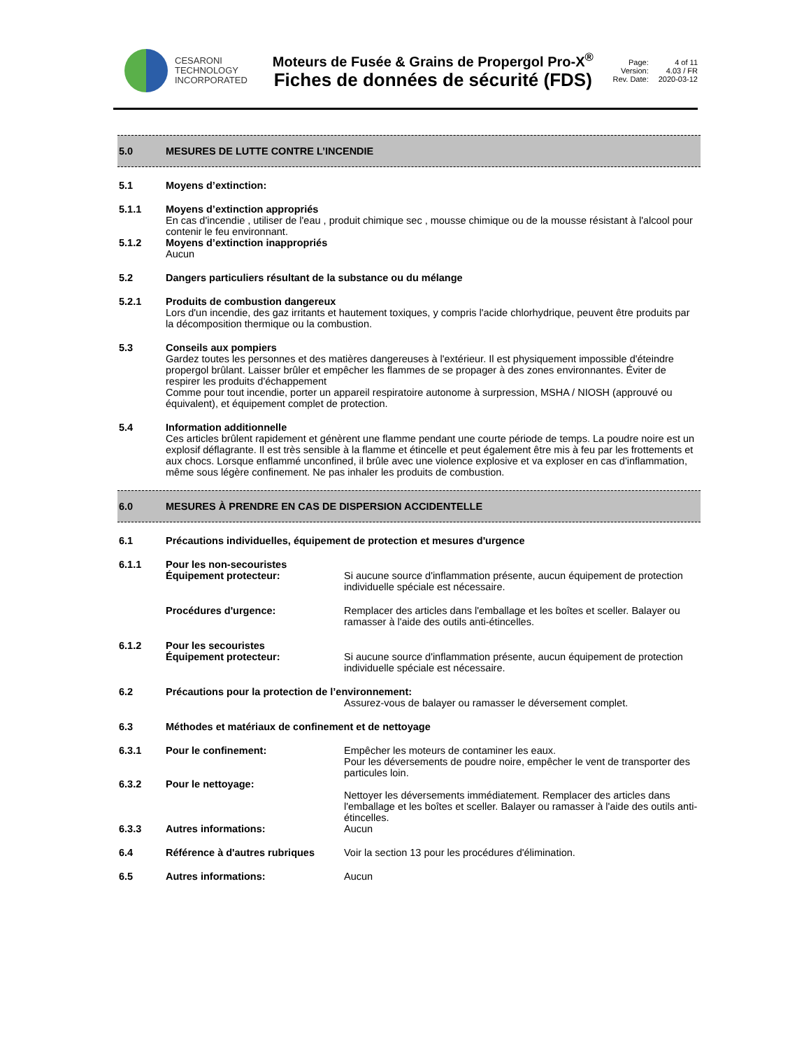CESARONI
TECHNOLOGY
INCORPORATED
Moteurs de Fusée & Grains de Propergol Pro-X<sup>®</sup>
Fiches de données de sécurité (FDS)
Page: 4 of 11 Version: 4.03 / FR Rev. Date: 2020-03-12
5.0 MESURES DE LUTTE CONTRE L’INCENDIE
5.1 Moyens d’extinction:
5.1.1 Moyens d’extinction appropriés
En cas d'incendie , utiliser de l'eau , produit chimique sec , mousse chimique ou de la mousse résistant à l'alcool pour contenir le feu environnant.
5.1.2 Moyens d’extinction inappropriés
Aucun
5.2 Dangers particuliers résultant de la substance ou du mélange
5.2.1 Produits de combustion dangereux
Lors d'un incendie, des gaz irritants et hautement toxiques, y compris l'acide chlorhydrique, peuvent être produits par la décomposition thermique ou la combustion.
5.3 Conseils aux pompiers
Gardez toutes les personnes et des matières dangereuses à l'extérieur. Il est physiquement impossible d'éteindre propergol brûlant. Laisser brûler et empêcher les flammes de se propager à des zones environnantes. Éviter de respirer les produits d'échappement
Comme pour tout incendie, porter un appareil respiratoire autonome à surpression, MSHA / NIOSH (approuvé ou équivalent), et équipement complet de protection.
5.4 Information additionnelle
Ces articles brûlent rapidement et génèrent une flamme pendant une courte période de temps. La poudre noire est un explosif déflagrante. Il est très sensible à la flamme et étincelle et peut également être mis à feu par les frottements et aux chocs. Lorsque enflammé unconfined, il brûle avec une violence explosive et va exploser en cas d'inflammation, même sous légère confinement. Ne pas inhaler les produits de combustion.
6.0 MESURES À PRENDRE EN CAS DE DISPERSION ACCIDENTELLE
6.1 Précautions individuelles, équipement de protection et mesures d'urgence
6.1.1 Pour les non-secouristes
Équipement protecteur: Si aucune source d'inflammation présente, aucun équipement de protection individuelle spéciale est nécessaire.
Procédures d'urgence: Remplacer des articles dans l'emballage et les boîtes et sceller. Balayer ou ramasser à l'aide des outils anti-étincelles.
6.1.2 Pour les secouristes
Équipement protecteur: Si aucune source d'inflammation présente, aucun équipement de protection individuelle spéciale est nécessaire.
6.2 Précautions pour la protection de l’environnement:
Assurez-vous de balayer ou ramasser le déversement complet.
6.3 Méthodes et matériaux de confinement et de nettoyage
6.3.1 Pour le confinement: Empêcher les moteurs de contaminer les eaux.
Pour les déversements de poudre noire, empêcher le vent de transporter des particules loin.
6.3.2 Pour le nettoyage:
Nettoyer les déversements immédiatement. Remplacer des articles dans l'emballage et les boîtes et sceller. Balayer ou ramasser à l'aide des outils anti-étincelles.
6.3.3 Autres informations: Aucun
6.4 Référence à d'autres rubriques Voir la section 13 pour les procédures d'élimination.
6.5 Autres informations: Aucun